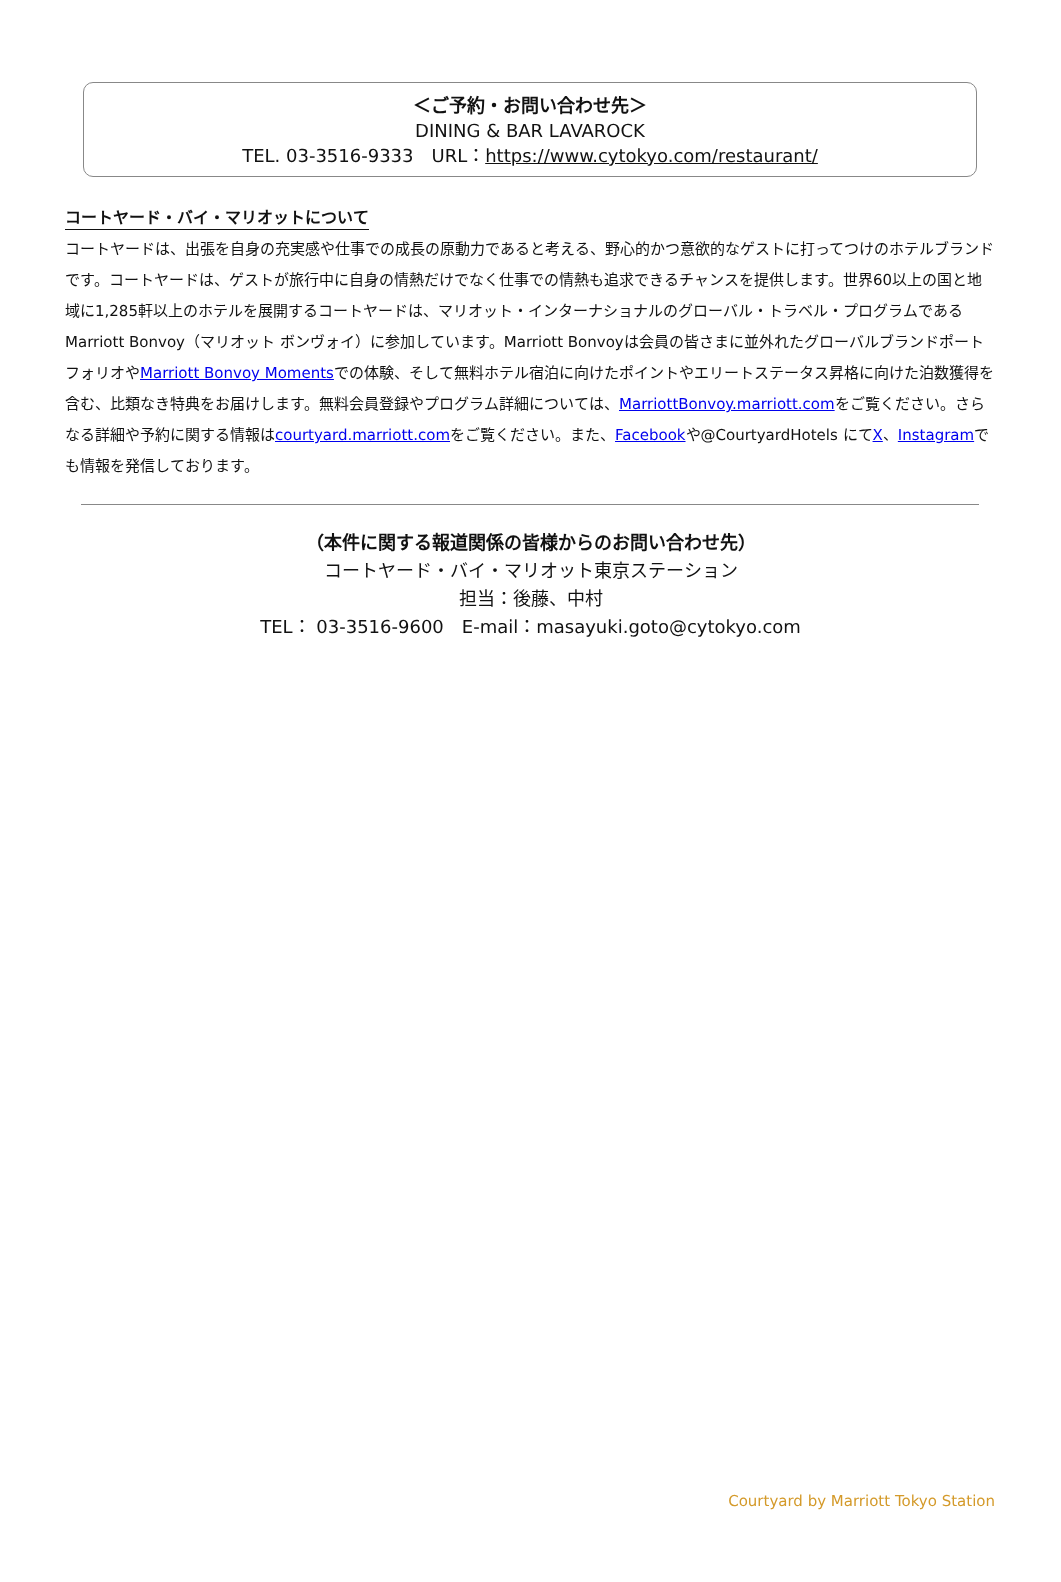＜ご予約・お問い合わせ先＞
DINING & BAR LAVAROCK
TEL. 03-3516-9333　URL：https://www.cytokyo.com/restaurant/
コートヤード・バイ・マリオットについて
コートヤードは、出張を自身の充実感や仕事での成長の原動力であると考える、野心的かつ意欲的なゲストに打ってつけのホテルブランドです。コートヤードは、ゲストが旅行中に自身の情熱だけでなく仕事での情熱も追求できるチャンスを提供します。世界60以上の国と地域に1,285軒以上のホテルを展開するコートヤードは、マリオット・インターナショナルのグローバル・トラベル・プログラムであるMarriott Bonvoy（マリオット ボンヴォイ）に参加しています。Marriott Bonvoyは会員の皆さまに並外れたグローバルブランドポートフォリオやMarriott Bonvoy Momentsでの体験、そして無料ホテル宿泊に向けたポイントやエリートステータス昇格に向けた泊数獲得を含む、比類なき特典をお届けします。無料会員登録やプログラム詳細については、MarriottBonvoy.marriott.comをご覧ください。さらなる詳細や予約に関する情報はcourtyard.marriott.comをご覧ください。また、Facebookや@CourtyardHotels にてX、Instagramでも情報を発信しております。
（本件に関する報道関係の皆様からのお問い合わせ先）
コートヤード・バイ・マリオット東京ステーション
担当：後藤、中村
TEL： 03-3516-9600　E-mail：masayuki.goto@cytokyo.com
Courtyard by Marriott Tokyo Station